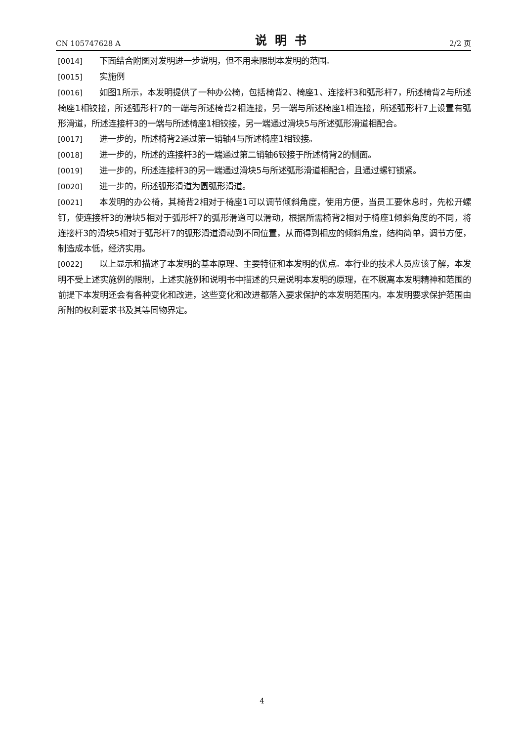CN 105747628 A 说明书 2/2 页
[0014] 下面结合附图对发明进一步说明，但不用来限制本发明的范围。
[0015] 实施例
[0016] 如图1所示，本发明提供了一种办公椅，包括椅背2、椅座1、连接杆3和弧形杆7，所述椅背2与所述椅座1相铰接，所述弧形杆7的一端与所述椅背2相连接，另一端与所述椅座1相连接，所述弧形杆7上设置有弧形滑道，所述连接杆3的一端与所述椅座1相铰接，另一端通过滑块5与所述弧形滑道相配合。
[0017] 进一步的，所述椅背2通过第一销轴4与所述椅座1相铰接。
[0018] 进一步的，所述的连接杆3的一端通过第二销轴6铰接于所述椅背2的侧面。
[0019] 进一步的，所述连接杆3的另一端通过滑块5与所述弧形滑道相配合，且通过螺钉锁紧。
[0020] 进一步的，所述弧形滑道为圆弧形滑道。
[0021] 本发明的办公椅，其椅背2相对于椅座1可以调节倾斜角度，使用方便，当员工要休息时，先松开螺钉，使连接杆3的滑块5相对于弧形杆7的弧形滑道可以滑动，根据所需椅背2相对于椅座1倾斜角度的不同，将连接杆3的滑块5相对于弧形杆7的弧形滑道滑动到不同位置，从而得到相应的倾斜角度，结构简单，调节方便，制造成本低，经济实用。
[0022] 以上显示和描述了本发明的基本原理、主要特征和本发明的优点。本行业的技术人员应该了解，本发明不受上述实施例的限制，上述实施例和说明书中描述的只是说明本发明的原理，在不脱离本发明精神和范围的前提下本发明还会有各种变化和改进，这些变化和改进都落入要求保护的本发明范围内。本发明要求保护范围由所附的权利要求书及其等同物界定。
4